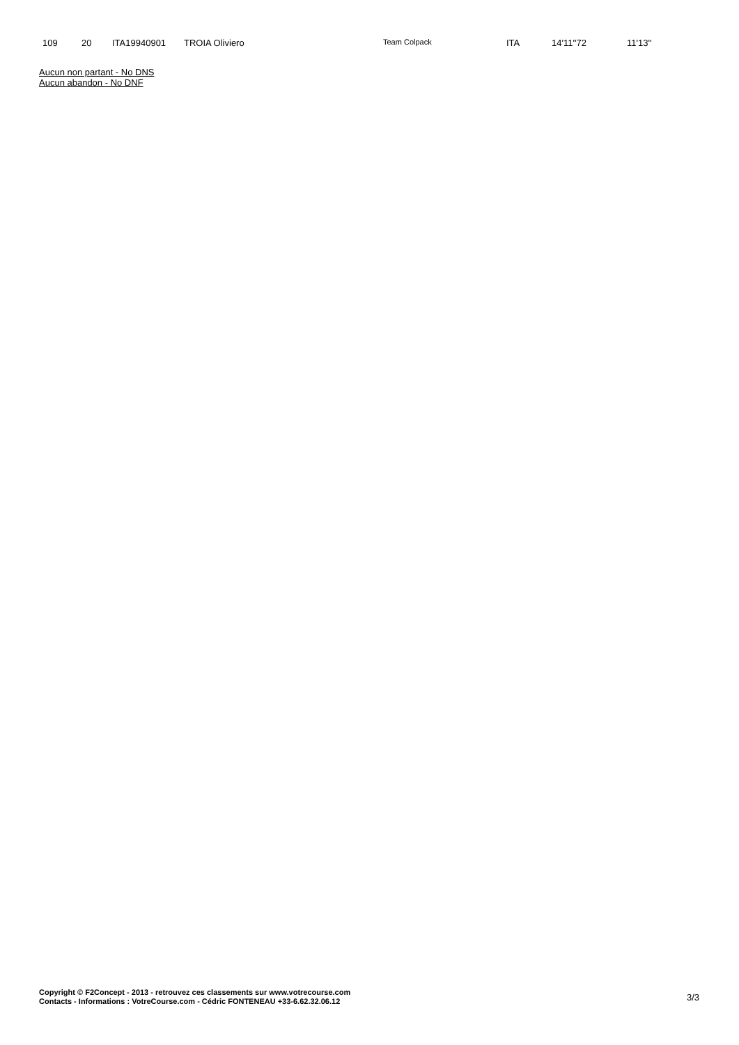| 109 | 20 | ITA19940901 | TROIA Oliviero | Team Colpack | ITA | 14'11''72 | 11'13'' |
Aucun non partant - No DNS
Aucun abandon - No DNF
Copyright © F2Concept - 2013 - retrouvez ces classements sur www.votrecourse.com
Contacts - Informations : VotreCourse.com - Cédric FONTENEAU +33-6.62.32.06.12
3/3